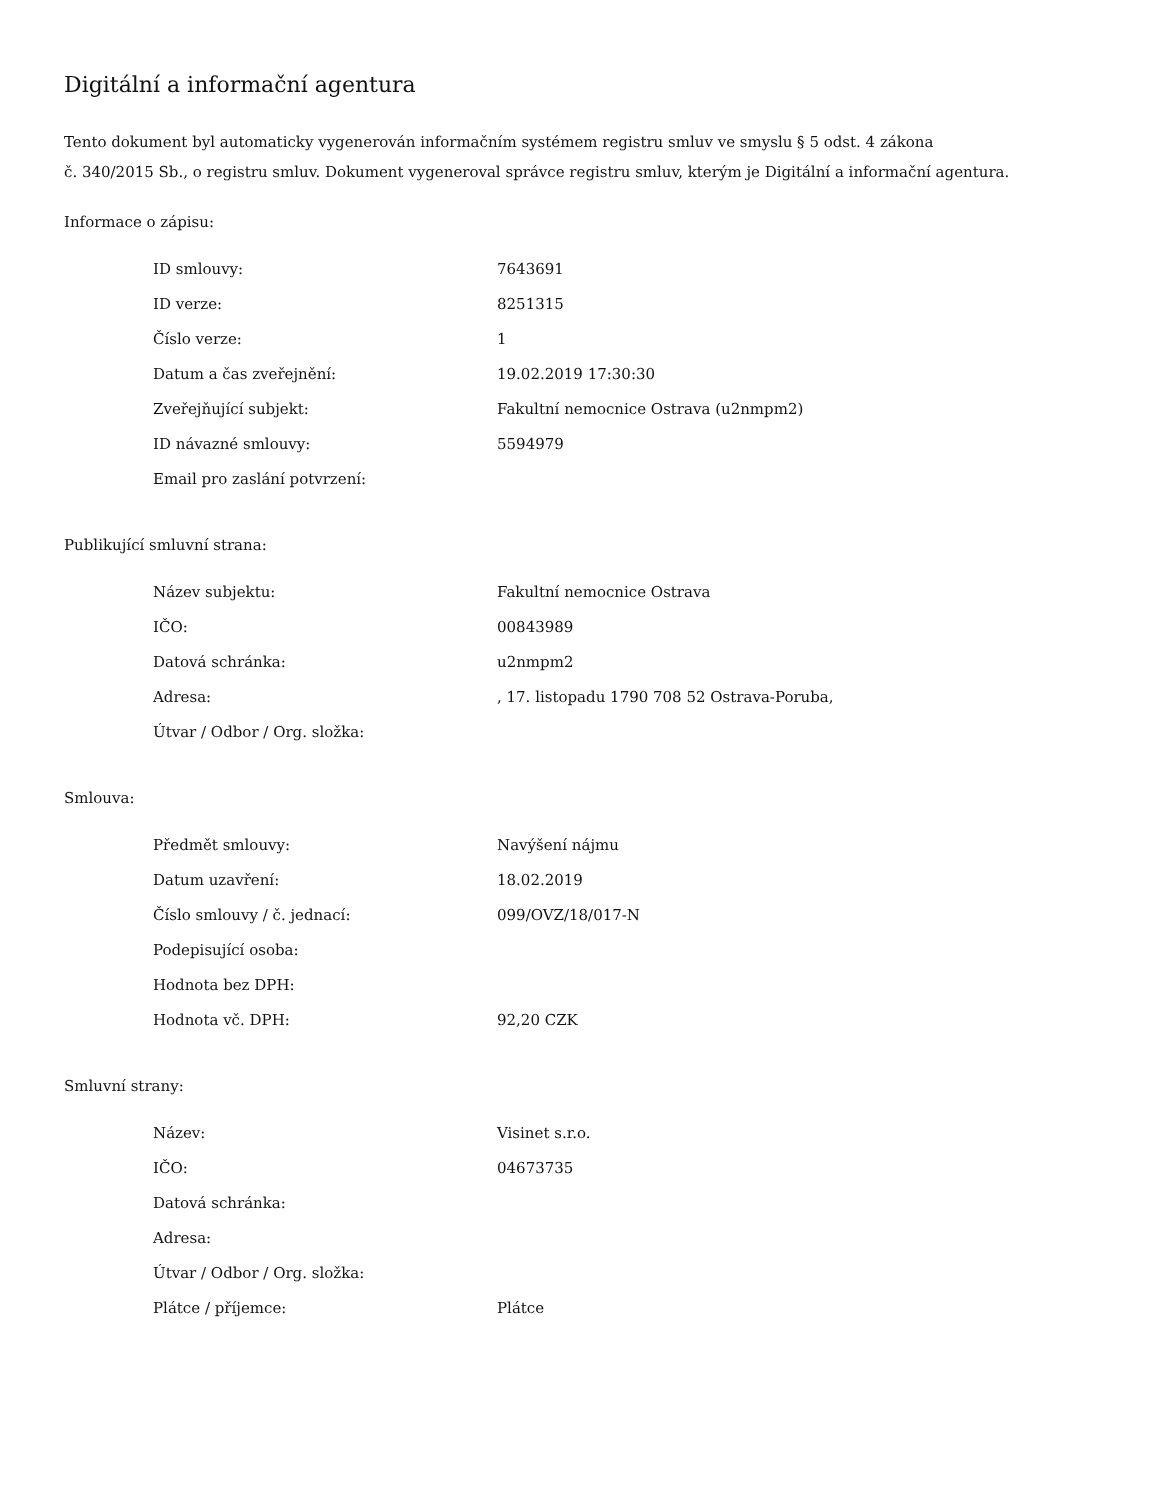Digitální a informační agentura
Tento dokument byl automaticky vygenerován informačním systémem registru smluv ve smyslu § 5 odst. 4 zákona
č. 340/2015 Sb., o registru smluv. Dokument vygeneroval správce registru smluv, kterým je Digitální a informační agentura.
Informace o zápisu:
| ID smlouvy: | 7643691 |
| ID verze: | 8251315 |
| Číslo verze: | 1 |
| Datum a čas zveřejnění: | 19.02.2019 17:30:30 |
| Zveřejňující subjekt: | Fakultní nemocnice Ostrava (u2nmpm2) |
| ID návazné smlouvy: | 5594979 |
| Email pro zaslání potvrzení: | |
Publikující smluvní strana:
| Název subjektu: | Fakultní nemocnice Ostrava |
| IČO: | 00843989 |
| Datová schránka: | u2nmpm2 |
| Adresa: | , 17. listopadu 1790 708 52 Ostrava-Poruba, |
| Útvar / Odbor / Org. složka: | |
Smlouva:
| Předmět smlouvy: | Navýšení nájmu |
| Datum uzavření: | 18.02.2019 |
| Číslo smlouvy / č. jednací: | 099/OVZ/18/017-N |
| Podepisující osoba: | |
| Hodnota bez DPH: | |
| Hodnota vč. DPH: | 92,20 CZK |
Smluvní strany:
| Název: | Visinet s.r.o. |
| IČO: | 04673735 |
| Datová schránka: | |
| Adresa: | |
| Útvar / Odbor / Org. složka: | |
| Plátce / příjemce: | Plátce |